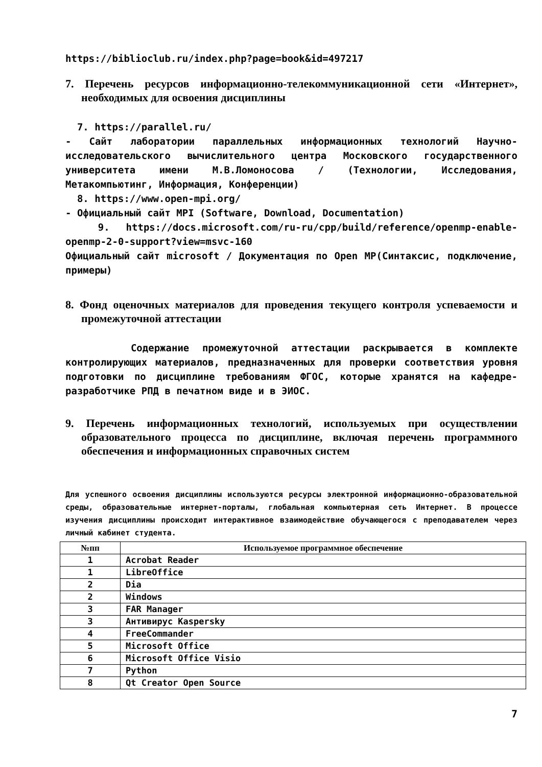https://biblioclub.ru/index.php?page=book&id=497217
7. Перечень ресурсов информационно-телекоммуникационной сети «Интернет», необходимых для освоения дисциплины
7. https://parallel.ru/
- Сайт лаборатории параллельных информационных технологий Научно-исследовательского вычислительного центра Московского государственного университета имени М.В.Ломоносова / (Технологии, Исследования, Метакомпьютинг, Информация, Конференции)
8. https://www.open-mpi.org/
- Официальный сайт MPI (Software, Download, Documentation)
9. https://docs.microsoft.com/ru-ru/cpp/build/reference/openmp-enable-openmp-2-0-support?view=msvc-160
Официальный сайт microsoft / Документация по Open MP(Синтаксис, подключение, примеры)
8. Фонд оценочных материалов для проведения текущего контроля успеваемости и промежуточной аттестации
Содержание промежуточной аттестации раскрывается в комплекте контролирующих материалов, предназначенных для проверки соответствия уровня подготовки по дисциплине требованиям ФГОС, которые хранятся на кафедре-разработчике РПД в печатном виде и в ЭИОС.
9. Перечень информационных технологий, используемых при осуществлении образовательного процесса по дисциплине, включая перечень программного обеспечения и информационных справочных систем
Для успешного освоения дисциплины используются ресурсы электронной информационно-образовательной среды, образовательные интернет-порталы, глобальная компьютерная сеть Интернет. В процессе изучения дисциплины происходит интерактивное взаимодействие обучающегося с преподавателем через личный кабинет студента.
| №пп | Используемое программное обеспечение |
| --- | --- |
| 1 | Acrobat Reader |
| 1 | LibreOffice |
| 2 | Dia |
| 2 | Windows |
| 3 | FAR Manager |
| 3 | Антивирус Kaspersky |
| 4 | FreeCommander |
| 5 | Microsoft Office |
| 6 | Microsoft Office Visio |
| 7 | Python |
| 8 | Qt Creator Open Source |
7